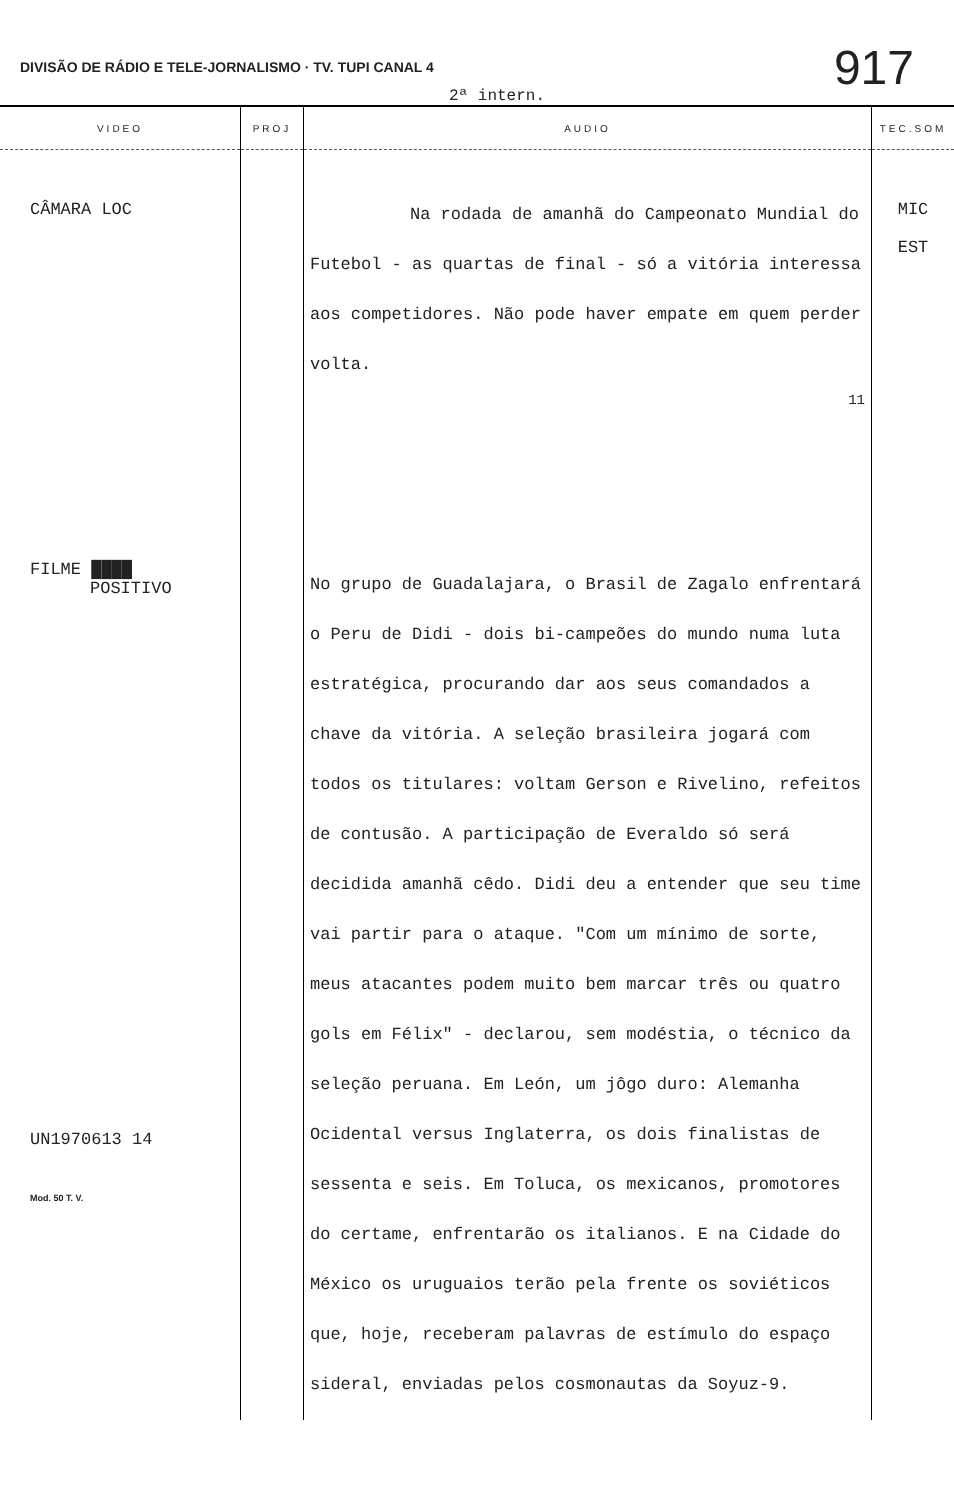DIVISÃO DE RÁDIO E TELE-JORNALISMO · TV. TUPI CANAL 4
917
2ª intern.
| VIDEO | PROJ | AUDIO | TEC.SOM |
| --- | --- | --- | --- |
| CÂMARA LOC | | Na rodada de amanhã do Campeonato Mundial do Futebol - as quartas de final - só a vitória interessa aos competidores. Não pode haver empate em quem perder volta. 11 | MIC EST |
| FILME ████ POSITIVO UN1970613 14 Mod. 50 T. V. | | No grupo de Guadalajara, o Brasil de Zagalo enfrentará o Peru de Didi - dois bi-campeões do mundo numa luta estratégica, procurando dar aos seus comandados a chave da vitória. A seleção brasileira jogará com todos os titulares: voltam Gerson e Rivelino, refeitos de contusão. A participação de Everaldo só será decidida amanhã cêdo. Didi deu a entender que seu time vai partir para o ataque. "Com um mínimo de sorte, meus atacantes podem muito bem marcar três ou quatro gols em Félix" - declarou, sem modéstia, o técnico da seleção peruana. Em León, um jôgo duro: Alemanha Ocidental versus Inglaterra, os dois finalistas de sessenta e seis. Em Toluca, os mexicanos, promotores do certame, enfrentarão os italianos. E na Cidade do México os uruguaios terão pela frente os soviéticos que, hoje, receberam palavras de estímulo do espaço sideral, enviadas pelos cosmonautas da Soyuz-9. | |